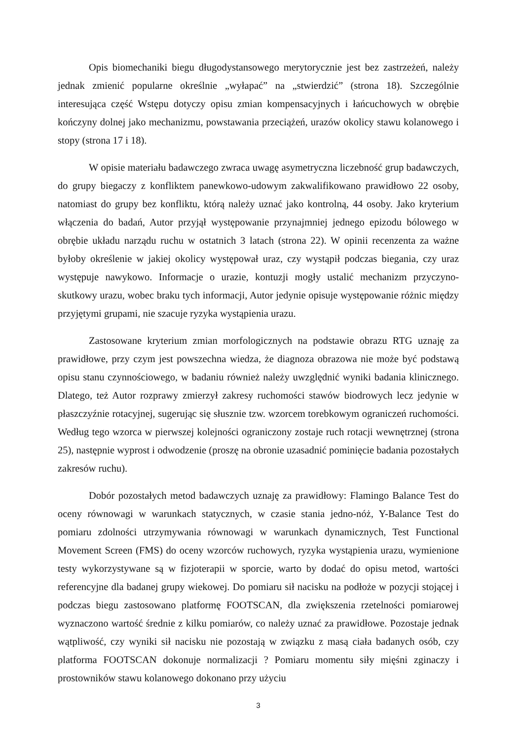Opis biomechaniki biegu długodystansowego merytorycznie jest bez zastrzeżeń, należy jednak zmienić popularne określnie „wyłapać” na „stwierdzić” (strona 18). Szczególnie interesująca część Wstępu dotyczy opisu zmian kompensacyjnych i łańcuchowych w obrębie kończyny dolnej jako mechanizmu, powstawania przeciążeń, urazów okolicy stawu kolanowego i stopy (strona 17 i 18).
W opisie materiału badawczego zwraca uwagę asymetryczna liczebność grup badawczych, do grupy biegaczy z konfliktem panewkowo-udowym zakwalifikowano prawidłowo 22 osoby, natomiast do grupy bez konfliktu, którą należy uznać jako kontrolną, 44 osoby. Jako kryterium włączenia do badań, Autor przyjął występowanie przynajmniej jednego epizodu bólowego w obrębie układu narządu ruchu w ostatnich 3 latach (strona 22). W opinii recenzenta za ważne byłoby określenie w jakiej okolicy występował uraz, czy wystąpił podczas biegania, czy uraz występuje nawykowo. Informacje o urazie, kontuzji mogły ustalić mechanizm przyczyno-skutkowy urazu, wobec braku tych informacji, Autor jedynie opisuje występowanie różnic między przyjętymi grupami, nie szacuje ryzyka wystąpienia urazu.
Zastosowane kryterium zmian morfologicznych na podstawie obrazu RTG uznaję za prawidłowe, przy czym jest powszechna wiedza, że diagnoza obrazowa nie może być podstawą opisu stanu czynnościowego, w badaniu również należy uwzględnić wyniki badania klinicznego. Dlatego, też Autor rozprawy zmierzył zakresy ruchomości stawów biodrowych lecz jedynie w płaszczyźnie rotacyjnej, sugerując się słusznie tzw. wzorcem torebkowym ograniczeń ruchomości. Według tego wzorca w pierwszej kolejności ograniczony zostaje ruch rotacji wewnętrznej (strona 25), następnie wyprost i odwodzenie (proszę na obronie uzasadnić pominięcie badania pozostałych zakresów ruchu).
Dobór pozostałych metod badawczych uznaję za prawidłowy: Flamingo Balance Test do oceny równowagi w warunkach statycznych, w czasie stania jedno-nóż, Y-Balance Test do pomiaru zdolności utrzymywania równowagi w warunkach dynamicznych, Test Functional Movement Screen (FMS) do oceny wzorców ruchowych, ryzyka wystąpienia urazu, wymienione testy wykorzystywane są w fizjoterapii w sporcie, warto by dodać do opisu metod, wartości referencyjne dla badanej grupy wiekowej. Do pomiaru sił nacisku na podłoże w pozycji stojącej i podczas biegu zastosowano platformę FOOTSCAN, dla zwiększenia rzetelności pomiarowej wyznaczono wartość średnie z kilku pomiarów, co należy uznać za prawidłowe. Pozostaje jednak wątpliwość, czy wyniki sił nacisku nie pozostają w związku z masą ciała badanych osób, czy platforma FOOTSCAN dokonuje normalizacji ? Pomiaru momentu siły mięśni zginaczy i prostowników stawu kolanowego dokonano przy użyciu
3